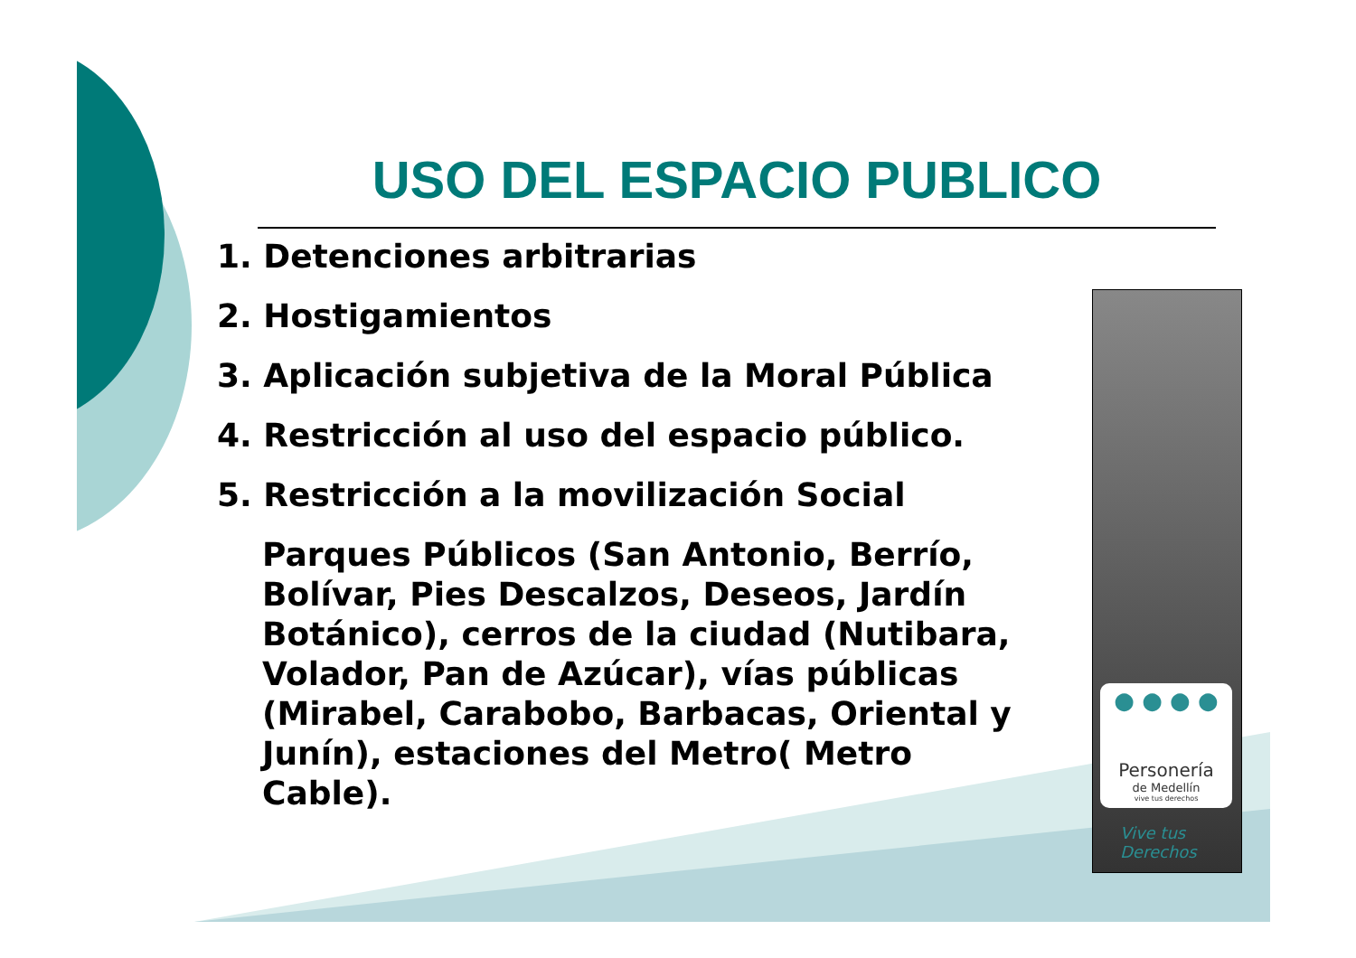USO DEL ESPACIO PUBLICO
1. Detenciones arbitrarias
2. Hostigamientos
3. Aplicación subjetiva de la Moral Pública
4. Restricción al uso del espacio público.
5. Restricción a la movilización Social
Parques Públicos (San Antonio, Berrío, Bolívar, Pies Descalzos, Deseos, Jardín Botánico), cerros de la ciudad (Nutibara, Volador, Pan de Azúcar), vías públicas (Mirabel, Carabobo, Barbacas, Oriental y Junín), estaciones del Metro( Metro Cable).
● ● ● ●
Personería
de Medellín
vive tus derechos
Vive tus
Derechos